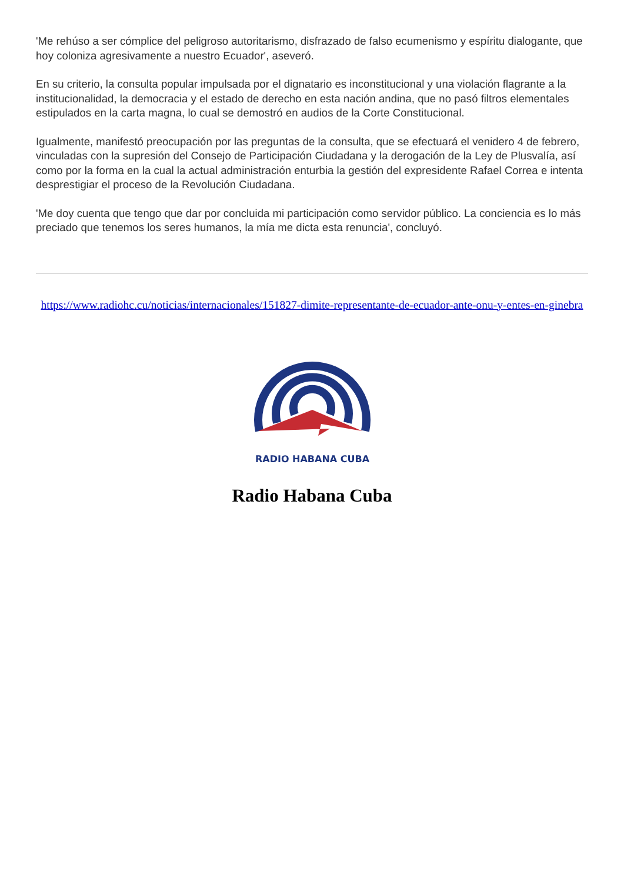'Me rehúso a ser cómplice del peligroso autoritarismo, disfrazado de falso ecumenismo y espíritu dialogante, que hoy coloniza agresivamente a nuestro Ecuador', aseveró.
En su criterio, la consulta popular impulsada por el dignatario es inconstitucional y una violación flagrante a la institucionalidad, la democracia y el estado de derecho en esta nación andina, que no pasó filtros elementales estipulados en la carta magna, lo cual se demostró en audios de la Corte Constitucional.
Igualmente, manifestó preocupación por las preguntas de la consulta, que se efectuará el venidero 4 de febrero, vinculadas con la supresión del Consejo de Participación Ciudadana y la derogación de la Ley de Plusvalía, así como por la forma en la cual la actual administración enturbia la gestión del expresidente Rafael Correa e intenta desprestigiar el proceso de la Revolución Ciudadana.
'Me doy cuenta que tengo que dar por concluida mi participación como servidor público. La conciencia es lo más preciado que tenemos los seres humanos, la mía me dicta esta renuncia', concluyó.
https://www.radiohc.cu/noticias/internacionales/151827-dimite-representante-de-ecuador-ante-onu-y-entes-en-ginebra
RADIO HABANA CUBA
Radio Habana Cuba